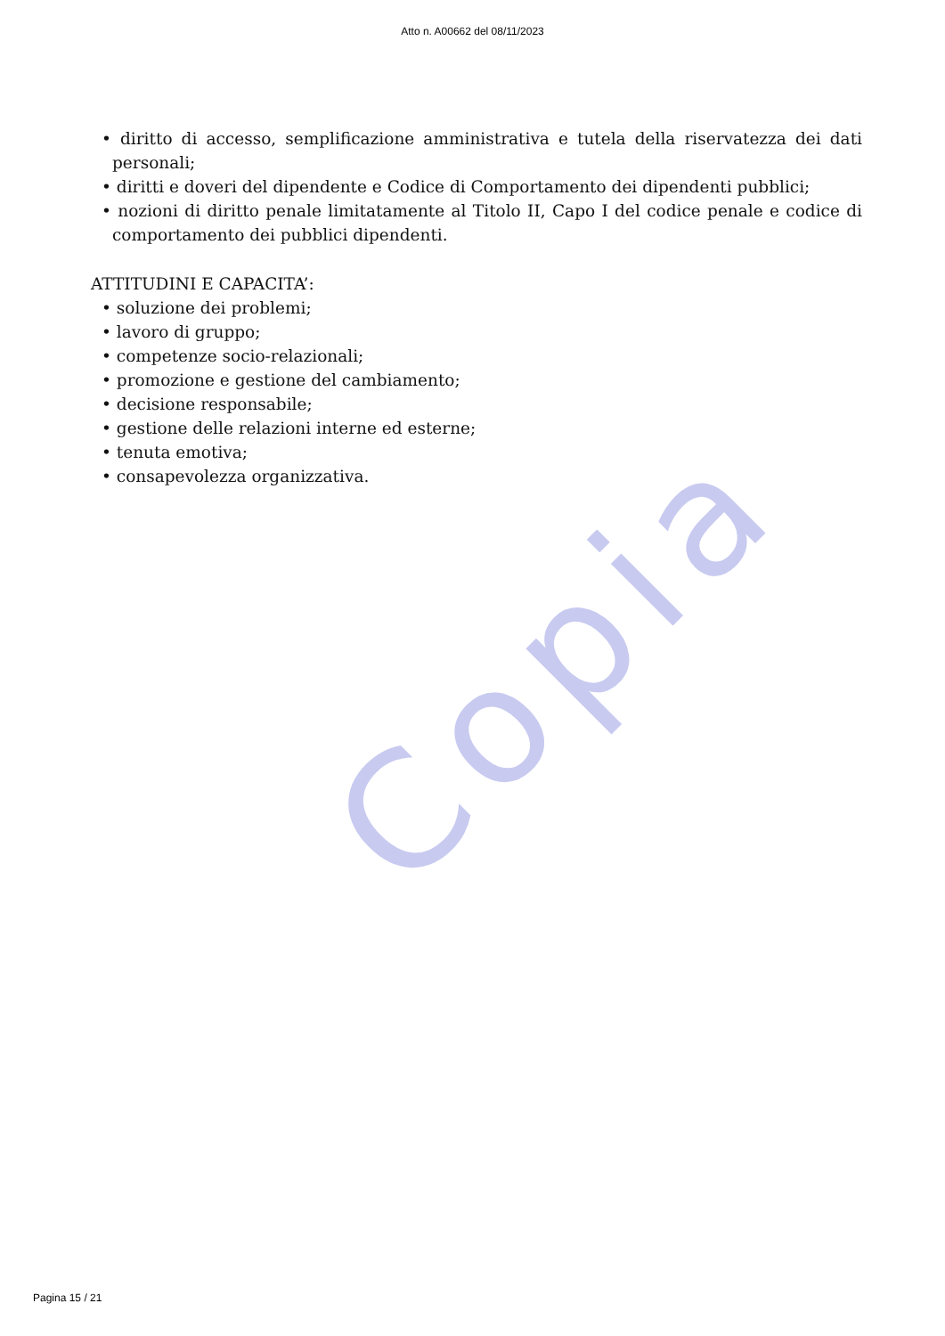Copia
Atto n. A00662 del 08/11/2023
• diritto di accesso, semplificazione amministrativa e tutela della riservatezza dei dati personali;
• diritti e doveri del dipendente e Codice di Comportamento dei dipendenti pubblici;
• nozioni di diritto penale limitatamente al Titolo II, Capo I del codice penale e codice di comportamento dei pubblici dipendenti.
ATTITUDINI E CAPACITA’:
• soluzione dei problemi;
• lavoro di gruppo;
• competenze socio-relazionali;
• promozione e gestione del cambiamento;
• decisione responsabile;
• gestione delle relazioni interne ed esterne;
• tenuta emotiva;
• consapevolezza organizzativa.
Pagina 15 / 21